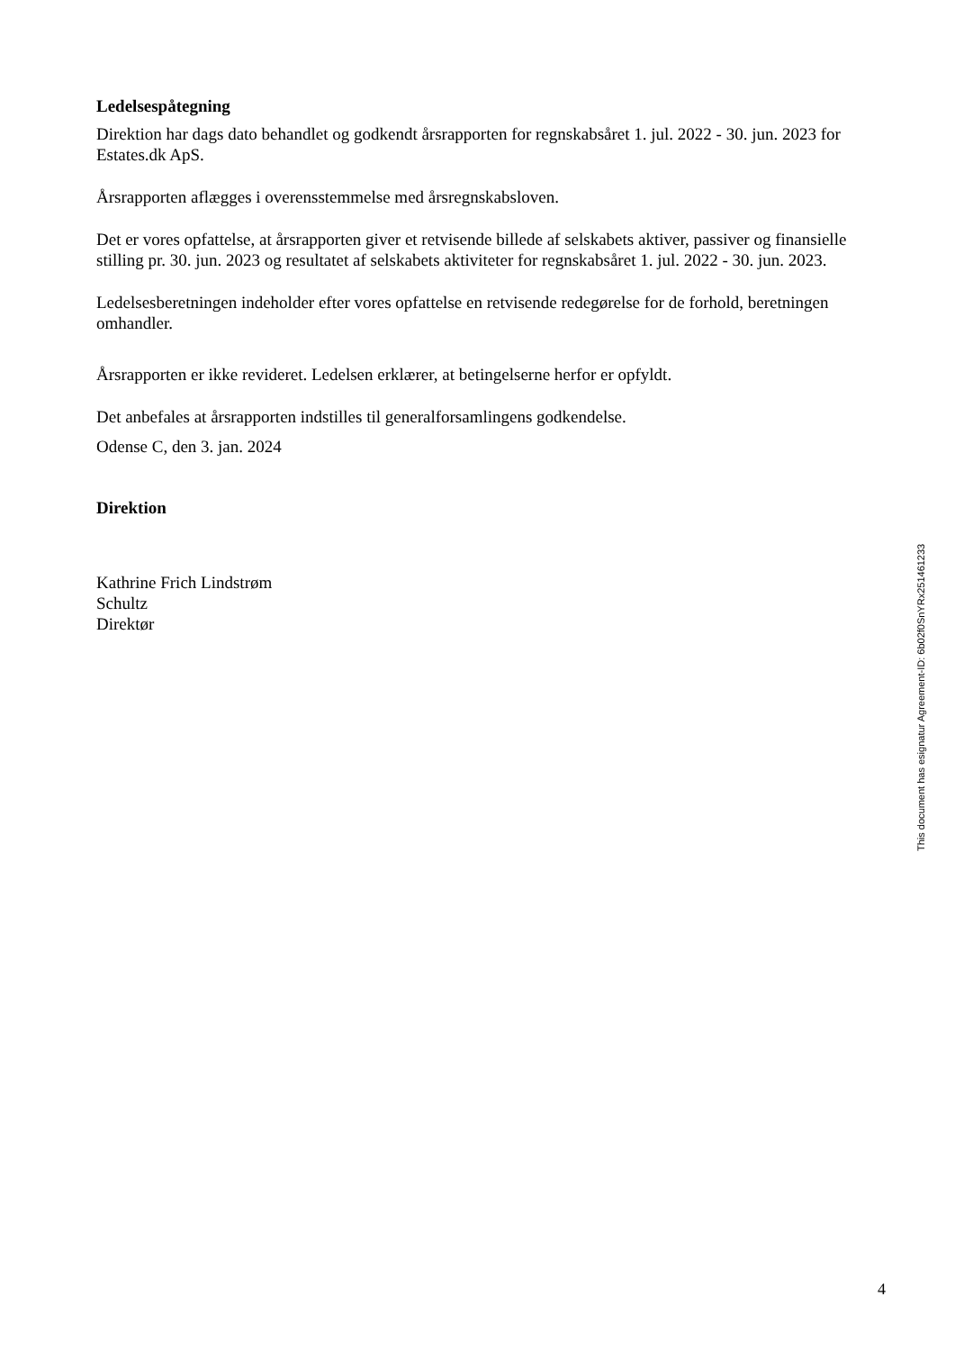Ledelsespåtegning
Direktion har dags dato behandlet og godkendt årsrapporten for regnskabsåret 1. jul. 2022 - 30. jun. 2023 for Estates.dk ApS.
Årsrapporten aflægges i overensstemmelse med årsregnskabsloven.
Det er vores opfattelse, at årsrapporten giver et retvisende billede af selskabets aktiver, passiver og finansielle stilling pr. 30. jun. 2023 og resultatet af selskabets aktiviteter for regnskabsåret 1. jul. 2022 - 30. jun. 2023.
Ledelsesberetningen indeholder efter vores opfattelse en retvisende redegørelse for de forhold, beretningen omhandler.
Årsrapporten er ikke revideret. Ledelsen erklærer, at betingelserne herfor er opfyldt.
Det anbefales at årsrapporten indstilles til generalforsamlingens godkendelse.
Odense C, den 3. jan. 2024
Direktion
Kathrine Frich Lindstrøm
Schultz
Direktør
This document has esignatur Agreement-ID: 6b02f0SnYRx251461233
4